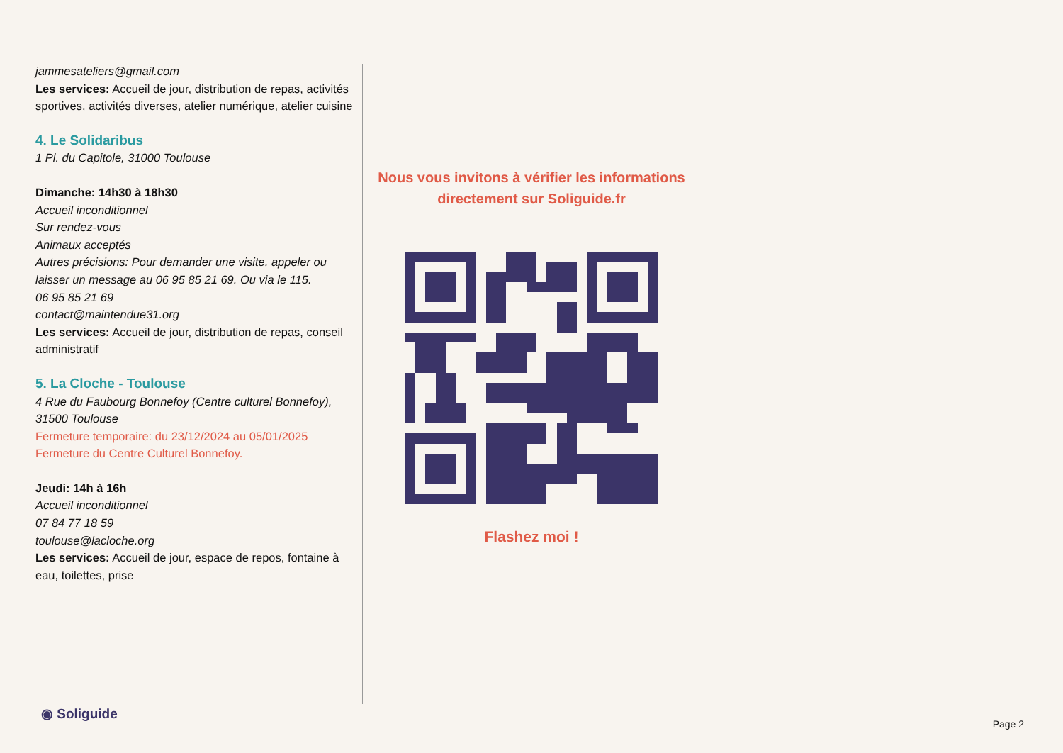jammesateliers@gmail.com
Les services: Accueil de jour, distribution de repas, activités sportives, activités diverses, atelier numérique, atelier cuisine
4. Le Solidaribus
1 Pl. du Capitole, 31000 Toulouse
Dimanche: 14h30 à 18h30
Accueil inconditionnel
Sur rendez-vous
Animaux acceptés
Autres précisions: Pour demander une visite, appeler ou laisser un message au 06 95 85 21 69. Ou via le 115.
06 95 85 21 69
contact@maintendue31.org
Les services: Accueil de jour, distribution de repas, conseil administratif
5. La Cloche - Toulouse
4 Rue du Faubourg Bonnefoy (Centre culturel Bonnefoy), 31500 Toulouse
Fermeture temporaire: du 23/12/2024 au 05/01/2025
Fermeture du Centre Culturel Bonnefoy.
Jeudi: 14h à 16h
Accueil inconditionnel
07 84 77 18 59
toulouse@lacloche.org
Les services: Accueil de jour, espace de repos, fontaine à eau, toilettes, prise
Nous vous invitons à vérifier les informations directement sur Soliguide.fr
Flashez moi !
◉ Soliguide
Page 2